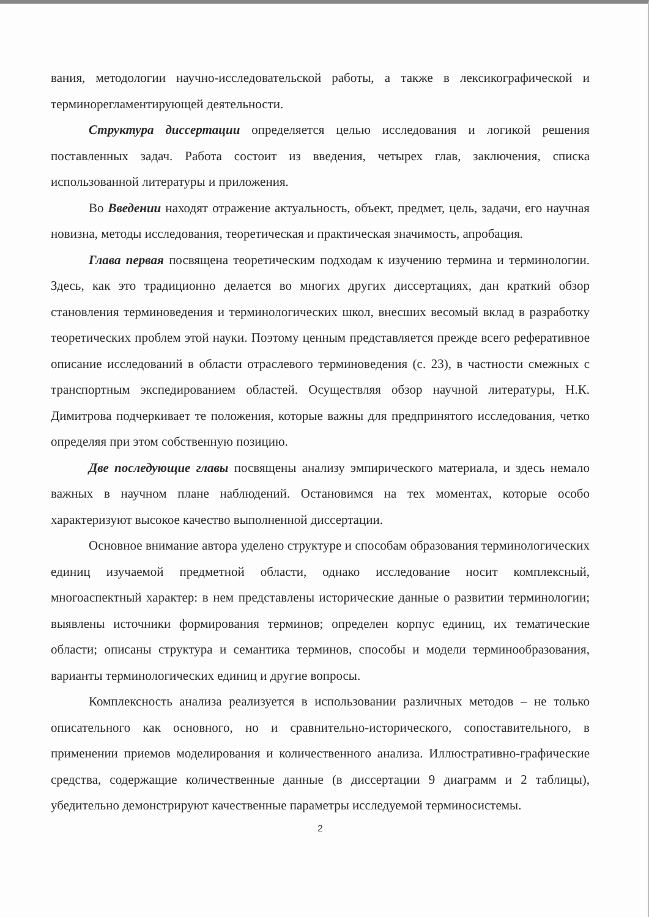вания, методологии научно-исследовательской работы, а также в лексикографической и терминорегламентирующей деятельности.
Структура диссертации определяется целью исследования и логикой решения поставленных задач. Работа состоит из введения, четырех глав, заключения, списка использованной литературы и приложения.
Во Введении находят отражение актуальность, объект, предмет, цель, задачи, его научная новизна, методы исследования, теоретическая и практическая значимость, апробация.
Глава первая посвящена теоретическим подходам к изучению термина и терминологии. Здесь, как это традиционно делается во многих других диссертациях, дан краткий обзор становления терминоведения и терминологических школ, внесших весомый вклад в разработку теоретических проблем этой науки. Поэтому ценным представляется прежде всего реферативное описание исследований в области отраслевого терминоведения (с. 23), в частности смежных с транспортным экспедированием областей. Осуществляя обзор научной литературы, Н.К. Димитрова подчеркивает те положения, которые важны для предпринятого исследования, четко определяя при этом собственную позицию.
Две последующие главы посвящены анализу эмпирического материала, и здесь немало важных в научном плане наблюдений. Остановимся на тех моментах, которые особо характеризуют высокое качество выполненной диссертации.
Основное внимание автора уделено структуре и способам образования терминологических единиц изучаемой предметной области, однако исследование носит комплексный, многоаспектный характер: в нем представлены исторические данные о развитии терминологии; выявлены источники формирования терминов; определен корпус единиц, их тематические области; описаны структура и семантика терминов, способы и модели терминообразования, варианты терминологических единиц и другие вопросы.
Комплексность анализа реализуется в использовании различных методов – не только описательного как основного, но и сравнительно-исторического, сопоставительного, в применении приемов моделирования и количественного анализа. Иллюстративно-графические средства, содержащие количественные данные (в диссертации 9 диаграмм и 2 таблицы), убедительно демонстрируют качественные параметры исследуемой терминосистемы.
2